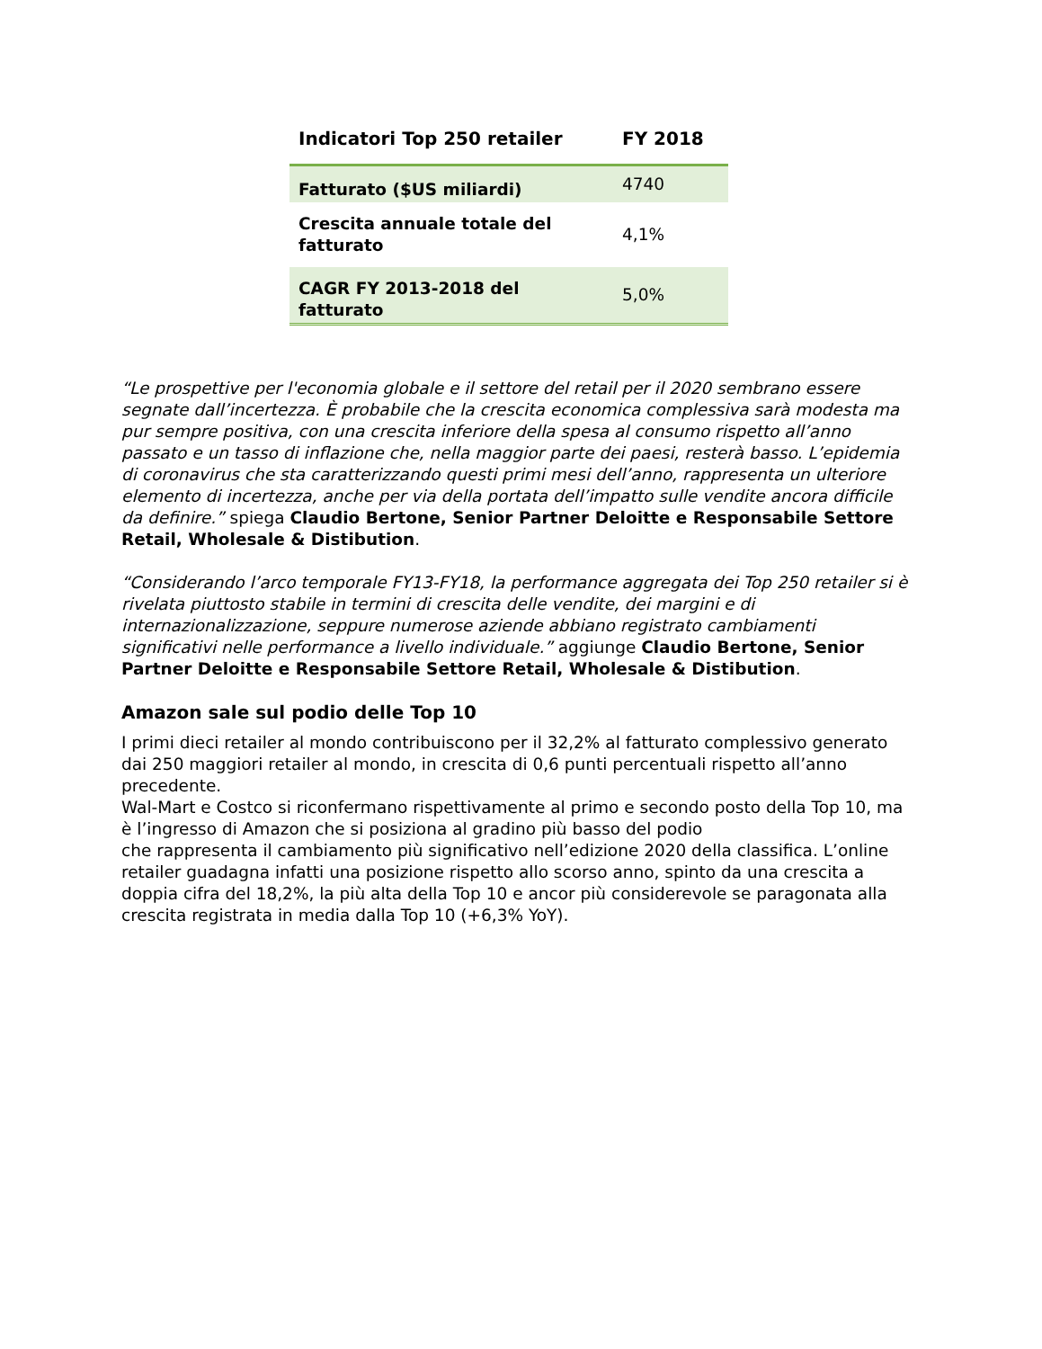| Indicatori Top 250 retailer | FY 2018 |
| --- | --- |
| Fatturato ($US miliardi) | 4740 |
| Crescita annuale totale del fatturato | 4,1% |
| CAGR FY 2013-2018 del fatturato | 5,0% |
“Le prospettive per l'economia globale e il settore del retail per il 2020 sembrano essere segnate dall’incertezza. È probabile che la crescita economica complessiva sarà modesta ma pur sempre positiva, con una crescita inferiore della spesa al consumo rispetto all’anno passato e un tasso di inflazione che, nella maggior parte dei paesi, resterà basso. L’epidemia di coronavirus che sta caratterizzando questi primi mesi dell’anno, rappresenta un ulteriore elemento di incertezza, anche per via della portata dell’impatto sulle vendite ancora difficile da definire.” spiega Claudio Bertone, Senior Partner Deloitte e Responsabile Settore Retail, Wholesale & Distibution.
“Considerando l’arco temporale FY13-FY18, la performance aggregata dei Top 250 retailer si è rivelata piuttosto stabile in termini di crescita delle vendite, dei margini e di internazionalizzazione, seppure numerose aziende abbiano registrato cambiamenti significativi nelle performance a livello individuale.” aggiunge Claudio Bertone, Senior Partner Deloitte e Responsabile Settore Retail, Wholesale & Distibution.
Amazon sale sul podio delle Top 10
I primi dieci retailer al mondo contribuiscono per il 32,2% al fatturato complessivo generato dai 250 maggiori retailer al mondo, in crescita di 0,6 punti percentuali rispetto all’anno precedente.
Wal-Mart e Costco si riconfermano rispettivamente al primo e secondo posto della Top 10, ma è l’ingresso di Amazon che si posiziona al gradino più basso del podio
che rappresenta il cambiamento più significativo nell’edizione 2020 della classifica. L’online retailer guadagna infatti una posizione rispetto allo scorso anno, spinto da una crescita a doppia cifra del 18,2%, la più alta della Top 10 e ancor più considerevole se paragonata alla crescita registrata in media dalla Top 10 (+6,3% YoY).